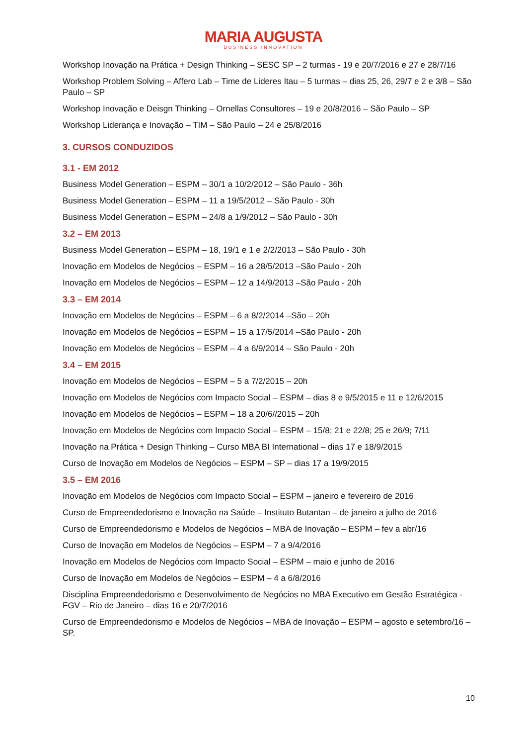MARIA AUGUSTA
BUSINESS INNOVATION
Workshop Inovação na Prática + Design Thinking – SESC SP – 2 turmas - 19 e 20/7/2016 e 27 e 28/7/16
Workshop Problem Solving – Affero Lab – Time de Lideres Itau – 5 turmas – dias 25, 26, 29/7 e 2 e 3/8 – São Paulo – SP
Workshop Inovação e Deisgn Thinking – Ornellas Consultores – 19 e 20/8/2016 – São Paulo – SP
Workshop Liderança e Inovação – TIM – São Paulo – 24 e 25/8/2016
3. CURSOS CONDUZIDOS
3.1 - EM 2012
Business Model Generation – ESPM – 30/1 a 10/2/2012 – São Paulo - 36h
Business Model Generation – ESPM – 11 a 19/5/2012 – São Paulo - 30h
Business Model Generation – ESPM – 24/8 a 1/9/2012 – São Paulo - 30h
3.2 – EM 2013
Business Model Generation – ESPM – 18, 19/1 e 1 e 2/2/2013 – São Paulo - 30h
Inovação em Modelos de Negócios – ESPM – 16 a 28/5/2013 –São Paulo - 20h
Inovação em Modelos de Negócios – ESPM – 12 a 14/9/2013 –São Paulo - 20h
3.3 – EM 2014
Inovação em Modelos de Negócios – ESPM – 6 a 8/2/2014 –São – 20h
Inovação em Modelos de Negócios – ESPM – 15 a 17/5/2014 –São Paulo - 20h
Inovação em Modelos de Negócios – ESPM – 4 a 6/9/2014 – São Paulo - 20h
3.4 – EM 2015
Inovação em Modelos de Negócios – ESPM – 5 a 7/2/2015 – 20h
Inovação em Modelos de Negócios com Impacto Social – ESPM – dias 8 e 9/5/2015 e 11 e 12/6/2015
Inovação em Modelos de Negócios – ESPM – 18 a 20/6//2015 – 20h
Inovação em Modelos de Negócios com Impacto Social – ESPM – 15/8; 21 e 22/8; 25 e 26/9; 7/11
Inovação na Prática + Design Thinking – Curso MBA BI International – dias 17 e 18/9/2015
Curso de Inovação em Modelos de Negócios – ESPM – SP – dias 17 a 19/9/2015
3.5 – EM 2016
Inovação em Modelos de Negócios com Impacto Social – ESPM – janeiro e fevereiro de 2016
Curso de Empreendedorismo e Inovação na Saúde – Instituto Butantan – de janeiro a julho de 2016
Curso de Empreendedorismo e Modelos de Negócios – MBA de Inovação – ESPM – fev a abr/16
Curso de Inovação em Modelos de Negócios – ESPM – 7 a 9/4/2016
Inovação em Modelos de Negócios com Impacto Social – ESPM – maio e junho de 2016
Curso de Inovação em Modelos de Negócios – ESPM – 4 a 6/8/2016
Disciplina Empreendedorismo e Desenvolvimento de Negócios no MBA Executivo em Gestão Estratégica - FGV – Rio de Janeiro – dias 16 e 20/7/2016
Curso de Empreendedorismo e Modelos de Negócios – MBA de Inovação – ESPM – agosto e setembro/16 – SP.
10